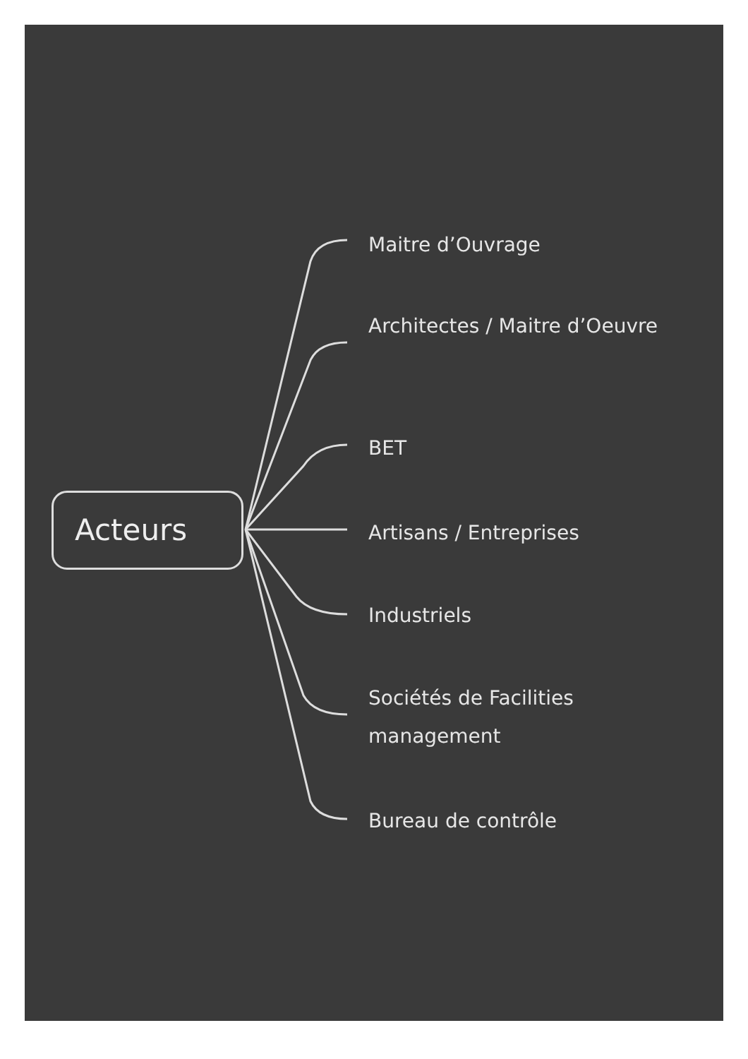Acteurs
Maitre d’Ouvrage
Architectes / Maitre d’Oeuvre
BET
Artisans / Entreprises
Industriels
Sociétés de Facilities management
Bureau de contrôle